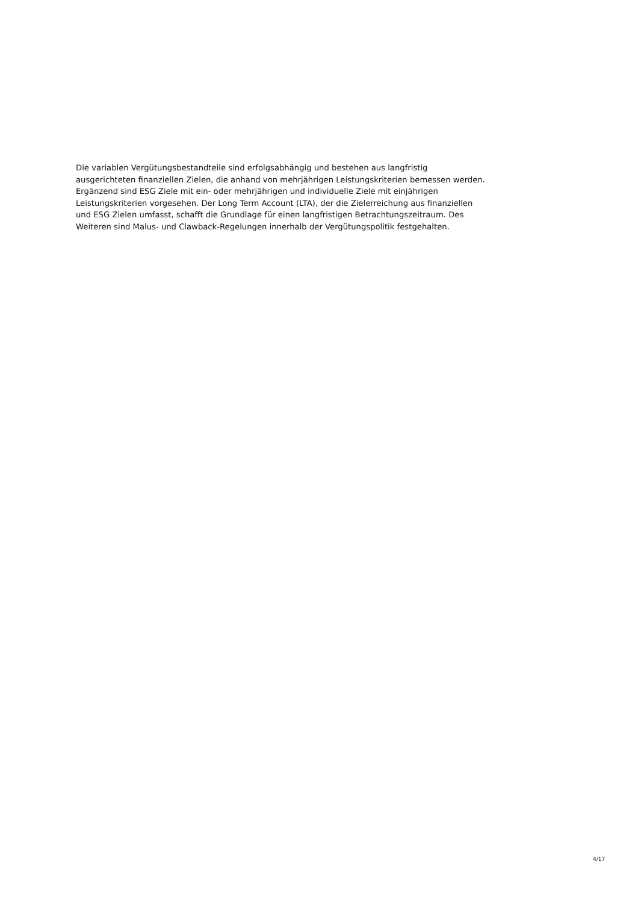Die variablen Vergütungsbestandteile sind erfolgsabhängig und bestehen aus langfristig
ausgerichteten finanziellen Zielen, die anhand von mehrjährigen Leistungskriterien bemessen werden.
Ergänzend sind ESG Ziele mit ein- oder mehrjährigen und individuelle Ziele mit einjährigen
Leistungskriterien vorgesehen. Der Long Term Account (LTA), der die Zielerreichung aus finanziellen
und ESG Zielen umfasst, schafft die Grundlage für einen langfristigen Betrachtungszeitraum. Des
Weiteren sind Malus- und Clawback-Regelungen innerhalb der Vergütungspolitik festgehalten.
4/17